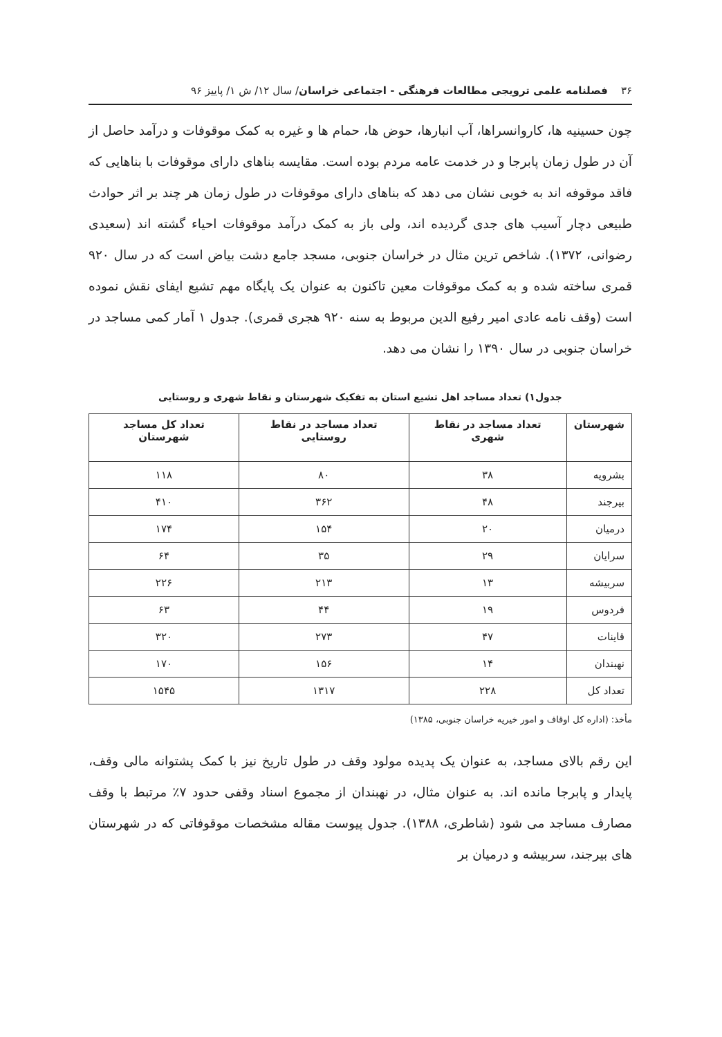۳۶ فصلنامه علمی ترویجی مطالعات فرهنگی - اجتماعی خراسان/ سال ۱۲/ ش ۱/ پاییز ۹۶
چون حسینیه ها، کاروانسراها، آب انبارها، حوض ها، حمام ها و غیره به کمک موقوفات و درآمد حاصل از آن در طول زمان پابرجا و در خدمت عامه مردم بوده است. مقایسه بناهای دارای موقوفات با بناهایی که فاقد موقوفه اند به خوبی نشان می دهد که بناهای دارای موقوفات در طول زمان هر چند بر اثر حوادث طبیعی دچار آسیب های جدی گردیده اند، ولی باز به کمک درآمد موقوفات احیاء گشته اند (سعیدی رضوانی، ۱۳۷۲). شاخص ترین مثال در خراسان جنوبی، مسجد جامع دشت بیاض است که در سال ۹۲۰ قمری ساخته شده و به کمک موقوفات معین تاکنون به عنوان یک پایگاه مهم تشیع ایفای نقش نموده است (وقف نامه عادی امیر رفیع الدین مربوط به سنه ۹۲۰ هجری قمری). جدول ۱ آمار کمی مساجد در خراسان جنوبی در سال ۱۳۹۰ را نشان می دهد.
جدول۱) تعداد مساجد اهل تشیع استان به تفکیک شهرستان و نقاط شهری و روستایی
| شهرستان | تعداد مساجد در نقاط شهری | تعداد مساجد در نقاط روستایی | تعداد کل مساجد شهرستان |
| --- | --- | --- | --- |
| بشرویه | ۳۸ | ۸۰ | ۱۱۸ |
| بیرجند | ۴۸ | ۳۶۲ | ۴۱۰ |
| درمیان | ۲۰ | ۱۵۴ | ۱۷۴ |
| سرایان | ۲۹ | ۳۵ | ۶۴ |
| سربیشه | ۱۳ | ۲۱۳ | ۲۲۶ |
| فردوس | ۱۹ | ۴۴ | ۶۳ |
| قاینات | ۴۷ | ۲۷۳ | ۳۲۰ |
| نهبندان | ۱۴ | ۱۵۶ | ۱۷۰ |
| تعداد کل | ۲۲۸ | ۱۳۱۷ | ۱۵۴۵ |
مأخذ: (اداره کل اوقاف و امور خیریه خراسان جنوبی، ۱۳۸۵)
این رقم بالای مساجد، به عنوان یک پدیده مولود وقف در طول تاریخ نیز با کمک پشتوانه مالی وقف، پایدار و پابرجا مانده اند. به عنوان مثال، در نهبندان از مجموع اسناد وقفی حدود ۷٪ مرتبط با وقف مصارف مساجد می شود (شاطری، ۱۳۸۸). جدول پیوست مقاله مشخصات موقوفاتی که در شهرستان های بیرجند، سربیشه و درمیان بر